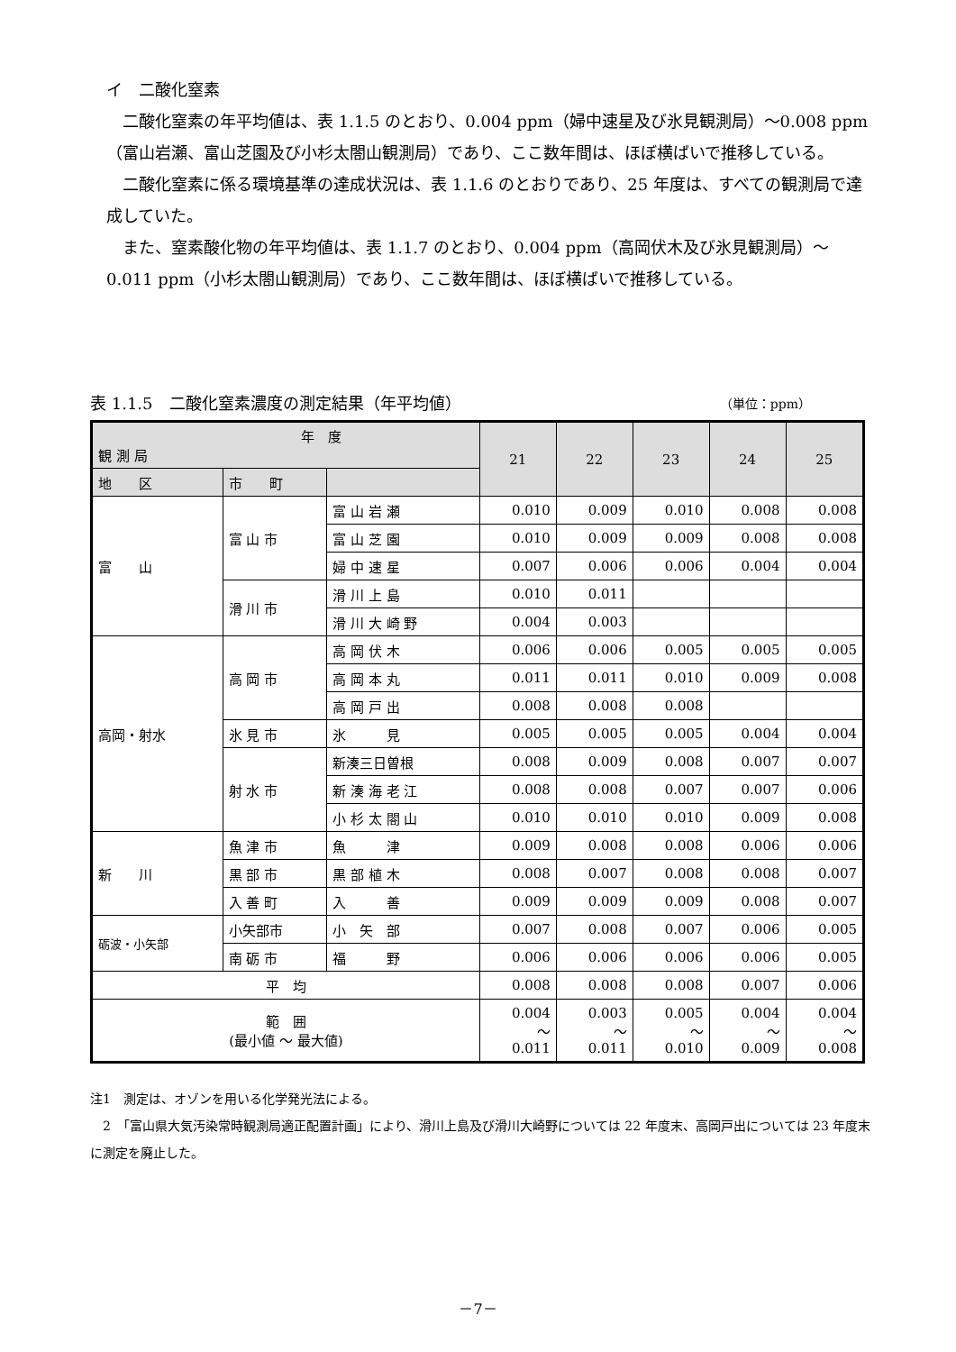イ　二酸化窒素
二酸化窒素の年平均値は、表 1.1.5 のとおり、0.004 ppm（婦中速星及び氷見観測局）～0.008 ppm（富山岩瀬、富山芝園及び小杉太閤山観測局）であり、ここ数年間は、ほぼ横ばいで推移している。
二酸化窒素に係る環境基準の達成状況は、表 1.1.6 のとおりであり、25 年度は、すべての観測局で達成していた。
また、窒素酸化物の年平均値は、表 1.1.7 のとおり、0.004 ppm（高岡伏木及び氷見観測局）～0.011 ppm（小杉太閤山観測局）であり、ここ数年間は、ほぼ横ばいで推移している。
表 1.1.5　二酸化窒素濃度の測定結果（年平均値） （単位：ppm）
| 年 度 観 測 局 | | | 21 | 22 | 23 | 24 | 25 |
| --- | --- | --- | --- | --- | --- | --- | --- |
| 地 区 | 市 町 | | | | | | |
| 富 山 | 富 山 市 | 富 山 岩 瀬 | 0.010 | 0.009 | 0.010 | 0.008 | 0.008 |
| | | 富 山 芝 園 | 0.010 | 0.009 | 0.009 | 0.008 | 0.008 |
| | | 婦 中 速 星 | 0.007 | 0.006 | 0.006 | 0.004 | 0.004 |
| | 滑 川 市 | 滑 川 上 島 | 0.010 | 0.011 | | | |
| | | 滑 川 大 崎 野 | 0.004 | 0.003 | | | |
| 高岡・射水 | 高 岡 市 | 高 岡 伏 木 | 0.006 | 0.006 | 0.005 | 0.005 | 0.005 |
| | | 高 岡 本 丸 | 0.011 | 0.011 | 0.010 | 0.009 | 0.008 |
| | | 高 岡 戸 出 | 0.008 | 0.008 | 0.008 | | |
| | 氷 見 市 | 氷 見 | 0.005 | 0.005 | 0.005 | 0.004 | 0.004 |
| | 射 水 市 | 新湊三日曽根 | 0.008 | 0.009 | 0.008 | 0.007 | 0.007 |
| | | 新 湊 海 老 江 | 0.008 | 0.008 | 0.007 | 0.007 | 0.006 |
| | | 小 杉 太 閤 山 | 0.010 | 0.010 | 0.010 | 0.009 | 0.008 |
| 新 川 | 魚 津 市 | 魚 津 | 0.009 | 0.008 | 0.008 | 0.006 | 0.006 |
| | 黒 部 市 | 黒 部 植 木 | 0.008 | 0.007 | 0.008 | 0.008 | 0.007 |
| | 入 善 町 | 入 善 | 0.009 | 0.009 | 0.009 | 0.008 | 0.007 |
| 砺波・小矢部 | 小矢部市 | 小 矢 部 | 0.007 | 0.008 | 0.007 | 0.006 | 0.005 |
| | 南 砺 市 | 福 野 | 0.006 | 0.006 | 0.006 | 0.006 | 0.005 |
| 平 均 | | | 0.008 | 0.008 | 0.008 | 0.007 | 0.006 |
| 範 囲 (最小値 ～ 最大値) | | | 0.004 ～ 0.011 | 0.003 ～ 0.011 | 0.005 ～ 0.010 | 0.004 ～ 0.009 | 0.004 ～ 0.008 |
注1　測定は、オゾンを用いる化学発光法による。
　2　「富山県大気汚染常時観測局適正配置計画」により、滑川上島及び滑川大崎野については 22 年度末、高岡戸出については 23 年度末に測定を廃止した。
－7－